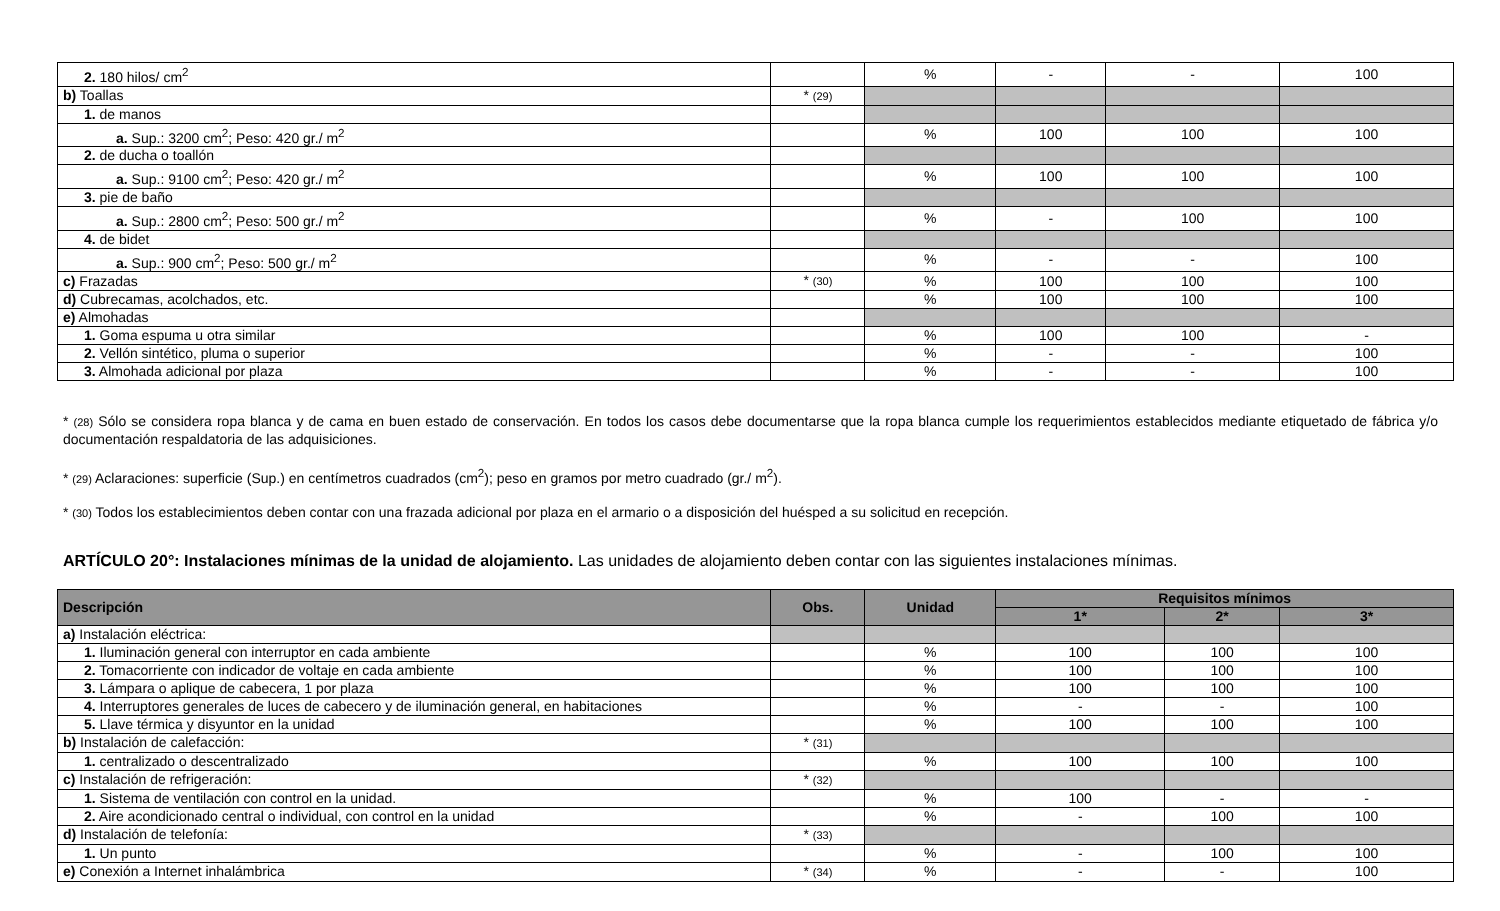| 2. 180 hilos/ cm<sup>2</sup> | | % | - | - | 100 |
| b) Toallas | * (29) | | | | |
| 1. de manos | | | | | |
| a. Sup.: 3200 cm<sup>2</sup>; Peso: 420 gr./ m<sup>2</sup> | | % | 100 | 100 | 100 |
| 2. de ducha o toallón | | | | | |
| a. Sup.: 9100 cm<sup>2</sup>; Peso: 420 gr./ m<sup>2</sup> | | % | 100 | 100 | 100 |
| 3. pie de baño | | | | | |
| a. Sup.: 2800 cm<sup>2</sup>; Peso: 500 gr./ m<sup>2</sup> | | % | - | 100 | 100 |
| 4. de bidet | | | | | |
| a. Sup.: 900 cm<sup>2</sup>; Peso: 500 gr./ m<sup>2</sup> | | % | - | - | 100 |
| c) Frazadas | * (30) | % | 100 | 100 | 100 |
| d) Cubrecamas, acolchados, etc. | | % | 100 | 100 | 100 |
| e) Almohadas | | | | | |
| 1. Goma espuma u otra similar | | % | 100 | 100 | - |
| 2. Vellón sintético, pluma o superior | | % | - | - | 100 |
| 3. Almohada adicional por plaza | | % | - | - | 100 |
* (28) Sólo se considera ropa blanca y de cama en buen estado de conservación. En todos los casos debe documentarse que la ropa blanca cumple los requerimientos establecidos mediante etiquetado de fábrica y/o documentación respaldatoria de las adquisiciones.
* (29) Aclaraciones: superficie (Sup.) en centímetros cuadrados (cm<sup>2</sup>); peso en gramos por metro cuadrado (gr./ m<sup>2</sup>).
* (30) Todos los establecimientos deben contar con una frazada adicional por plaza en el armario o a disposición del huésped a su solicitud en recepción.
ARTÍCULO 20°: Instalaciones mínimas de la unidad de alojamiento. Las unidades de alojamiento deben contar con las siguientes instalaciones mínimas.
| Descripción | Obs. | Unidad | Requisitos mínimos | | |
| --- | --- | --- | --- | --- | --- |
| | | | 1* | 2* | 3* |
| a) Instalación eléctrica: | | | | | |
| 1. Iluminación general con interruptor en cada ambiente | | % | 100 | 100 | 100 |
| 2. Tomacorriente con indicador de voltaje en cada ambiente | | % | 100 | 100 | 100 |
| 3. Lámpara o aplique de cabecera, 1 por plaza | | % | 100 | 100 | 100 |
| 4. Interruptores generales de luces de cabecero y de iluminación general, en habitaciones | | % | - | - | 100 |
| 5. Llave térmica y disyuntor en la unidad | | % | 100 | 100 | 100 |
| b) Instalación de calefacción: | * (31) | | | | |
| 1. centralizado o descentralizado | | % | 100 | 100 | 100 |
| c) Instalación de refrigeración: | * (32) | | | | |
| 1. Sistema de ventilación con control en la unidad. | | % | 100 | - | - |
| 2. Aire acondicionado central o individual, con control en la unidad | | % | - | 100 | 100 |
| d) Instalación de telefonía: | * (33) | | | | |
| 1. Un punto | | % | - | 100 | 100 |
| e) Conexión a Internet inhalámbrica | * (34) | % | - | - | 100 |